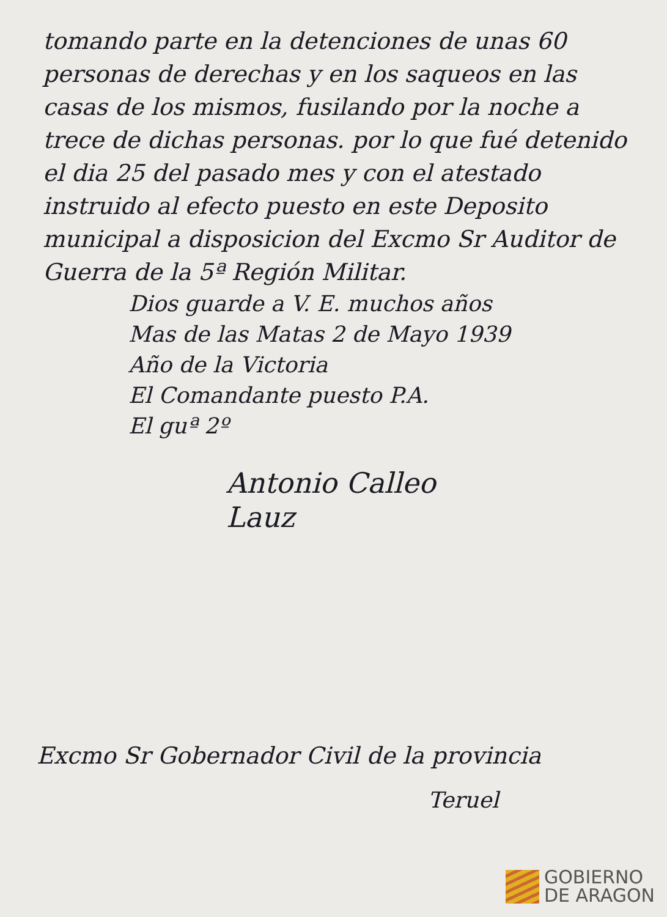tomando parte en la detenciones de unas 60 personas de derechas y en los saqueos en las casas de los mismos, fusilando por la noche a trece de dichas personas. por lo que fué detenido el dia 25 del pasado mes y con el atestado instruido al efecto puesto en este Deposito municipal a disposicion del Excmo Sr Auditor de Guerra de la 5ª Región Militar.
Dios guarde a V. E. muchos años
Mas de las Matas 2 de Mayo 1939
Año de la Victoria
El Comandante puesto P.A.
El guª 2º
Antonio Calleo
Lauz
Excmo Sr Gobernador Civil de la provincia
Teruel
GOBIERNO
DE ARAGON